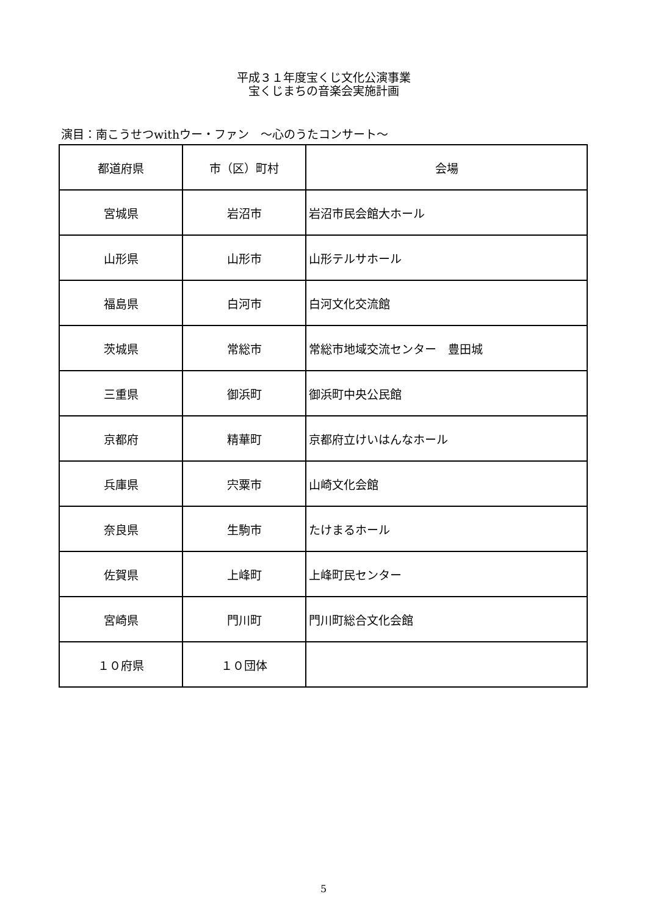平成３１年度宝くじ文化公演事業
宝くじまちの音楽会実施計画
演目：南こうせつwithウー・ファン　～心のうたコンサート～
| 都道府県 | 市（区）町村 | 会場 |
| --- | --- | --- |
| 宮城県 | 岩沼市 | 岩沼市民会館大ホール |
| 山形県 | 山形市 | 山形テルサホール |
| 福島県 | 白河市 | 白河文化交流館 |
| 茨城県 | 常総市 | 常総市地域交流センター 豊田城 |
| 三重県 | 御浜町 | 御浜町中央公民館 |
| 京都府 | 精華町 | 京都府立けいはんなホール |
| 兵庫県 | 宍粟市 | 山崎文化会館 |
| 奈良県 | 生駒市 | たけまるホール |
| 佐賀県 | 上峰町 | 上峰町民センター |
| 宮崎県 | 門川町 | 門川町総合文化会館 |
| １０府県 | １０団体 | |
5